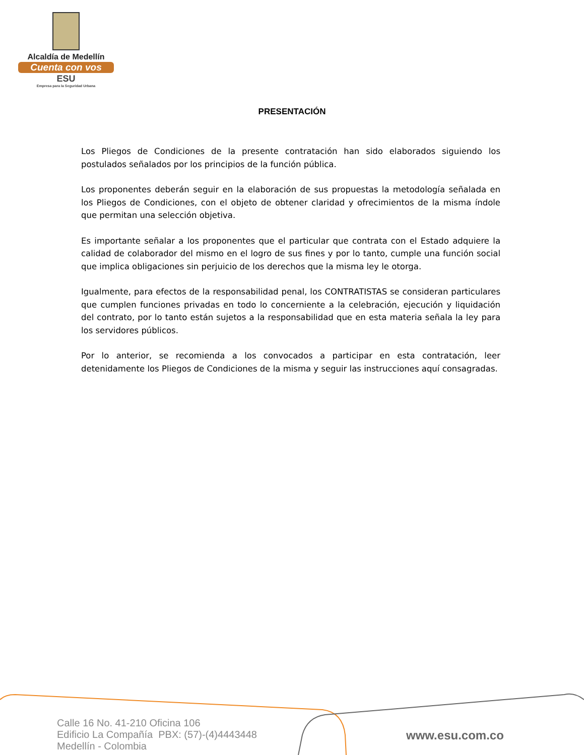Alcaldía de Medellín
Cuenta con vos
ESU
Empresa para la Seguridad Urbana
PRESENTACIÓN
Los Pliegos de Condiciones de la presente contratación han sido elaborados siguiendo los postulados señalados por los principios de la función pública.
Los proponentes deberán seguir en la elaboración de sus propuestas la metodología señalada en los Pliegos de Condiciones, con el objeto de obtener claridad y ofrecimientos de la misma índole que permitan una selección objetiva.
Es importante señalar a los proponentes que el particular que contrata con el Estado adquiere la calidad de colaborador del mismo en el logro de sus fines y por lo tanto, cumple una función social que implica obligaciones sin perjuicio de los derechos que la misma ley le otorga.
Igualmente, para efectos de la responsabilidad penal, los CONTRATISTAS se consideran particulares que cumplen funciones privadas en todo lo concerniente a la celebración, ejecución y liquidación del contrato, por lo tanto están sujetos a la responsabilidad que en esta materia señala la ley para los servidores públicos.
Por lo anterior, se recomienda a los convocados a participar en esta contratación, leer detenidamente los Pliegos de Condiciones de la misma y seguir las instrucciones aquí consagradas.
Calle 16 No. 41-210 Oficina 106
Edificio La Compañía PBX: (57)-(4)4443448
Medellín - Colombia
www.esu.com.co